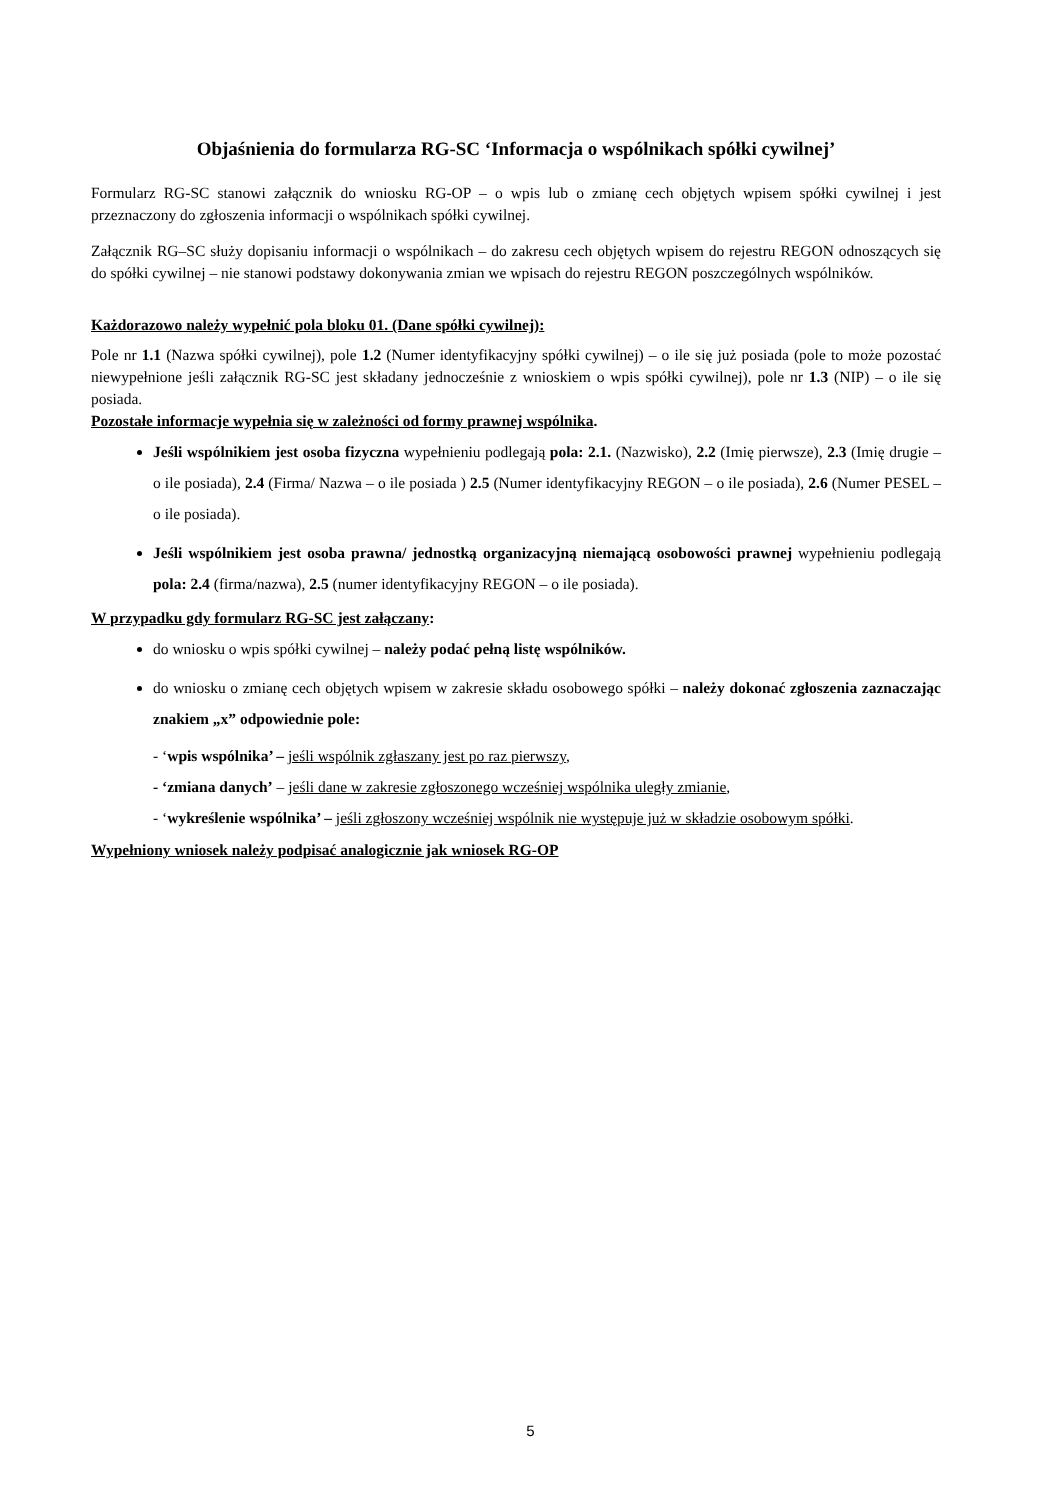Objaśnienia do formularza RG-SC ‘Informacja o wspólnikach spółki cywilnej’
Formularz RG-SC stanowi załącznik do wniosku RG-OP – o wpis lub o zmianę cech objętych wpisem spółki cywilnej i jest przeznaczony do zgłoszenia informacji o wspólnikach spółki cywilnej.
Załącznik RG–SC służy dopisaniu informacji o wspólnikach – do zakresu cech objętych wpisem do rejestru REGON odnoszących się do spółki cywilnej – nie stanowi podstawy dokonywania zmian we wpisach do rejestru REGON poszczególnych wspólników.
Każdorazowo należy wypełnić pola bloku 01. (Dane spółki cywilnej):
Pole nr 1.1 (Nazwa spółki cywilnej), pole 1.2 (Numer identyfikacyjny spółki cywilnej) – o ile się już posiada (pole to może pozostać niewypełnione jeśli załącznik RG-SC jest składany jednocześnie z wnioskiem o wpis spółki cywilnej), pole nr 1.3 (NIP) – o ile się posiada.
Pozostałe informacje wypełnia się w zależności od formy prawnej wspólnika.
Jeśli wspólnikiem jest osoba fizyczna wypełnieniu podlegają pola: 2.1. (Nazwisko), 2.2 (Imię pierwsze), 2.3 (Imię drugie – o ile posiada), 2.4 (Firma/ Nazwa – o ile posiada ) 2.5 (Numer identyfikacyjny REGON – o ile posiada), 2.6 (Numer PESEL – o ile posiada).
Jeśli wspólnikiem jest osoba prawna/ jednostką organizacyjną niemającą osobowości prawnej wypełnieniu podlegają pola: 2.4 (firma/nazwa), 2.5 (numer identyfikacyjny REGON – o ile posiada).
W przypadku gdy formularz RG-SC jest załączany:
do wniosku o wpis spółki cywilnej – należy podać pełną listę wspólników.
do wniosku o zmianę cech objętych wpisem w zakresie składu osobowego spółki – należy dokonać zgłoszenia zaznaczając znakiem „x” odpowiednie pole:
- ‘wpis wspólnika’ – jeśli wspólnik zgłaszany jest po raz pierwszy,
- ‘zmiana danych’ – jeśli dane w zakresie zgłoszonego wcześniej wspólnika uległy zmianie,
- ‘wykreślenie wspólnika’ – jeśli zgłoszony wcześniej wspólnik nie występuje już w składzie osobowym spółki.
Wypełniony wniosek należy podpisać analogicznie jak wniosek RG-OP
5